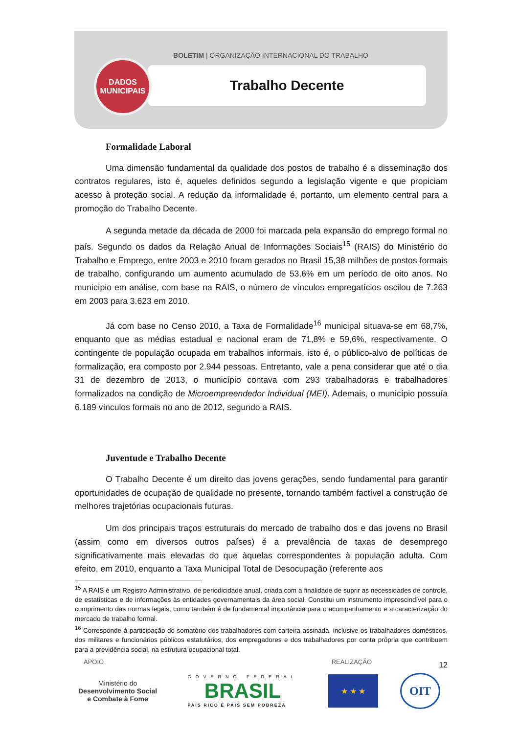BOLETIM | ORGANIZAÇÃO INTERNACIONAL DO TRABALHO
Trabalho Decente
DADOS
MUNICIPAIS
Formalidade Laboral
Uma dimensão fundamental da qualidade dos postos de trabalho é a disseminação dos contratos regulares, isto é, aqueles definidos segundo a legislação vigente e que propiciam acesso à proteção social. A redução da informalidade é, portanto, um elemento central para a promoção do Trabalho Decente.
A segunda metade da década de 2000 foi marcada pela expansão do emprego formal no país. Segundo os dados da Relação Anual de Informações Sociais<sup>15</sup> (RAIS) do Ministério do Trabalho e Emprego, entre 2003 e 2010 foram gerados no Brasil 15,38 milhões de postos formais de trabalho, configurando um aumento acumulado de 53,6% em um período de oito anos. No município em análise, com base na RAIS, o número de vínculos empregatícios oscilou de 7.263 em 2003 para 3.623 em 2010.
Já com base no Censo 2010, a Taxa de Formalidade<sup>16</sup> municipal situava-se em 68,7%, enquanto que as médias estadual e nacional eram de 71,8% e 59,6%, respectivamente. O contingente de população ocupada em trabalhos informais, isto é, o público-alvo de políticas de formalização, era composto por 2.944 pessoas. Entretanto, vale a pena considerar que até o dia 31 de dezembro de 2013, o município contava com 293 trabalhadoras e trabalhadores formalizados na condição de Microempreendedor Individual (MEI). Ademais, o município possuía 6.189 vínculos formais no ano de 2012, segundo a RAIS.
Juventude e Trabalho Decente
O Trabalho Decente é um direito das jovens gerações, sendo fundamental para garantir oportunidades de ocupação de qualidade no presente, tornando também factível a construção de melhores trajetórias ocupacionais futuras.
Um dos principais traços estruturais do mercado de trabalho dos e das jovens no Brasil (assim como em diversos outros países) é a prevalência de taxas de desemprego significativamente mais elevadas do que àquelas correspondentes à população adulta. Com efeito, em 2010, enquanto a Taxa Municipal Total de Desocupação (referente aos
<sup>15</sup> A RAIS é um Registro Administrativo, de periodicidade anual, criada com a finalidade de suprir as necessidades de controle, de estatísticas e de informações às entidades governamentais da área social. Constitui um instrumento imprescindível para o cumprimento das normas legais, como também é de fundamental importância para o acompanhamento e a caracterização do mercado de trabalho formal.
<sup>16</sup> Corresponde à participação do somatório dos trabalhadores com carteira assinada, inclusive os trabalhadores domésticos, dos militares e funcionários públicos estatutários, dos empregadores e dos trabalhadores por conta própria que contribuem para a previdência social, na estrutura ocupacional total.
12
APOIO REALIZAÇÃO
Ministério do
Desenvolvimento Social
e Combate à Fome
GOVERNO FEDERAL
BRASIL
PAÍS RICO É PAÍS SEM POBREZA
★ ★ ★
OIT